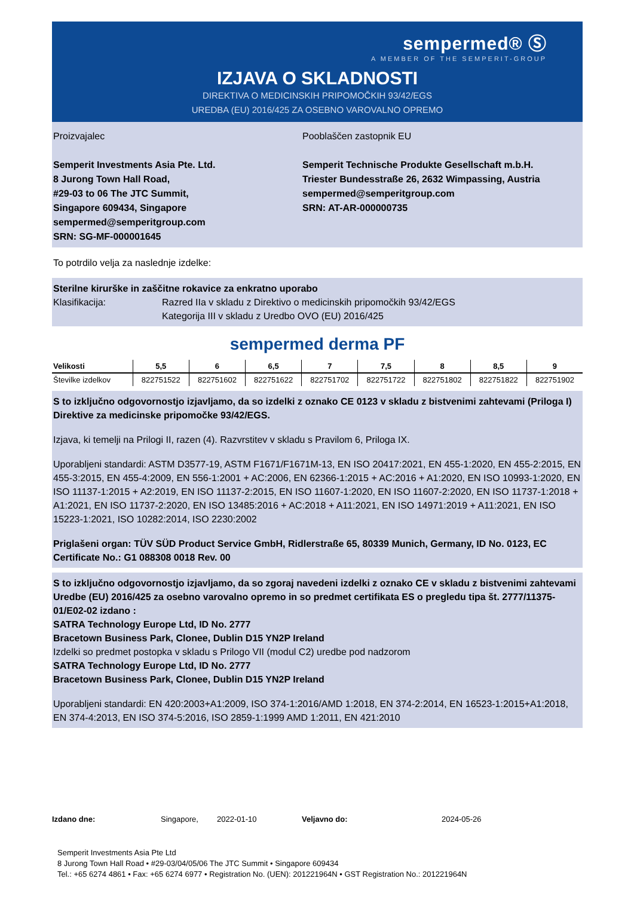sempermed® Ⓢ
A MEMBER OF THE SEMPERIT-GROUP
IZJAVA O SKLADNOSTI
DIREKTIVA O MEDICINSKIH PRIPOMOČKIH 93/42/EGS
UREDBA (EU) 2016/425 ZA OSEBNO VAROVALNO OPREMO
Proizvajalec
Semperit Investments Asia Pte. Ltd.
8 Jurong Town Hall Road,
#29-03 to 06 The JTC Summit,
Singapore 609434, Singapore
sempermed@semperitgroup.com
SRN: SG-MF-000001645
Pooblaščen zastopnik EU
Semperit Technische Produkte Gesellschaft m.b.H.
Triester Bundesstraße 26, 2632 Wimpassing, Austria
sempermed@semperitgroup.com
SRN: AT-AR-000000735
To potrdilo velja za naslednje izdelke:
Sterilne kirurške in zaščitne rokavice za enkratno uporabo
Klasifikacija: Razred IIa v skladu z Direktivo o medicinskih pripomočkih 93/42/EGS
Kategorija III v skladu z Uredbo OVO (EU) 2016/425
sempermed derma PF
| Velikosti | 5,5 | 6 | 6,5 | 7 | 7,5 | 8 | 8,5 | 9 |
| --- | --- | --- | --- | --- | --- | --- | --- | --- |
| Številke izdelkov | 822751522 | 822751602 | 822751622 | 822751702 | 822751722 | 822751802 | 822751822 | 822751902 |
S to izključno odgovornostjo izjavljamo, da so izdelki z oznako CE 0123 v skladu z bistvenimi zahtevami (Priloga I) Direktive za medicinske pripomočke 93/42/EGS.
Izjava, ki temelji na Prilogi II, razen (4). Razvrstitev v skladu s Pravilom 6, Priloga IX.
Uporabljeni standardi: ASTM D3577-19, ASTM F1671/F1671M-13, EN ISO 20417:2021, EN 455-1:2020, EN 455-2:2015, EN 455-3:2015, EN 455-4:2009, EN 556-1:2001 + AC:2006, EN 62366-1:2015 + AC:2016 + A1:2020, EN ISO 10993-1:2020, EN ISO 11137-1:2015 + A2:2019, EN ISO 11137-2:2015, EN ISO 11607-1:2020, EN ISO 11607-2:2020, EN ISO 11737-1:2018 + A1:2021, EN ISO 11737-2:2020, EN ISO 13485:2016 + AC:2018 + A11:2021, EN ISO 14971:2019 + A11:2021, EN ISO 15223-1:2021, ISO 10282:2014, ISO 2230:2002
Priglašeni organ: TÜV SÜD Product Service GmbH, Ridlerstraße 65, 80339 Munich, Germany, ID No. 0123, EC Certificate No.: G1 088308 0018 Rev. 00
S to izključno odgovornostjo izjavljamo, da so zgoraj navedeni izdelki z oznako CE v skladu z bistvenimi zahtevami Uredbe (EU) 2016/425 za osebno varovalno opremo in so predmet certifikata ES o pregledu tipa št. 2777/11375-01/E02-02 izdano :
SATRA Technology Europe Ltd, ID No. 2777
Bracetown Business Park, Clonee, Dublin D15 YN2P Ireland
Izdelki so predmet postopka v skladu s Prilogo VII (modul C2) uredbe pod nadzorom
SATRA Technology Europe Ltd, ID No. 2777
Bracetown Business Park, Clonee, Dublin D15 YN2P Ireland
Uporabljeni standardi: EN 420:2003+A1:2009, ISO 374-1:2016/AMD 1:2018, EN 374-2:2014, EN 16523-1:2015+A1:2018, EN 374-4:2013, EN ISO 374-5:2016, ISO 2859-1:1999 AMD 1:2011, EN 421:2010
Izdano dne: Singapore, 2022-01-10 Veljavno do: 2024-05-26
Semperit Investments Asia Pte Ltd
8 Jurong Town Hall Road • #29-03/04/05/06 The JTC Summit • Singapore 609434
Tel.: +65 6274 4861 • Fax: +65 6274 6977 • Registration No. (UEN): 201221964N • GST Registration No.: 201221964N